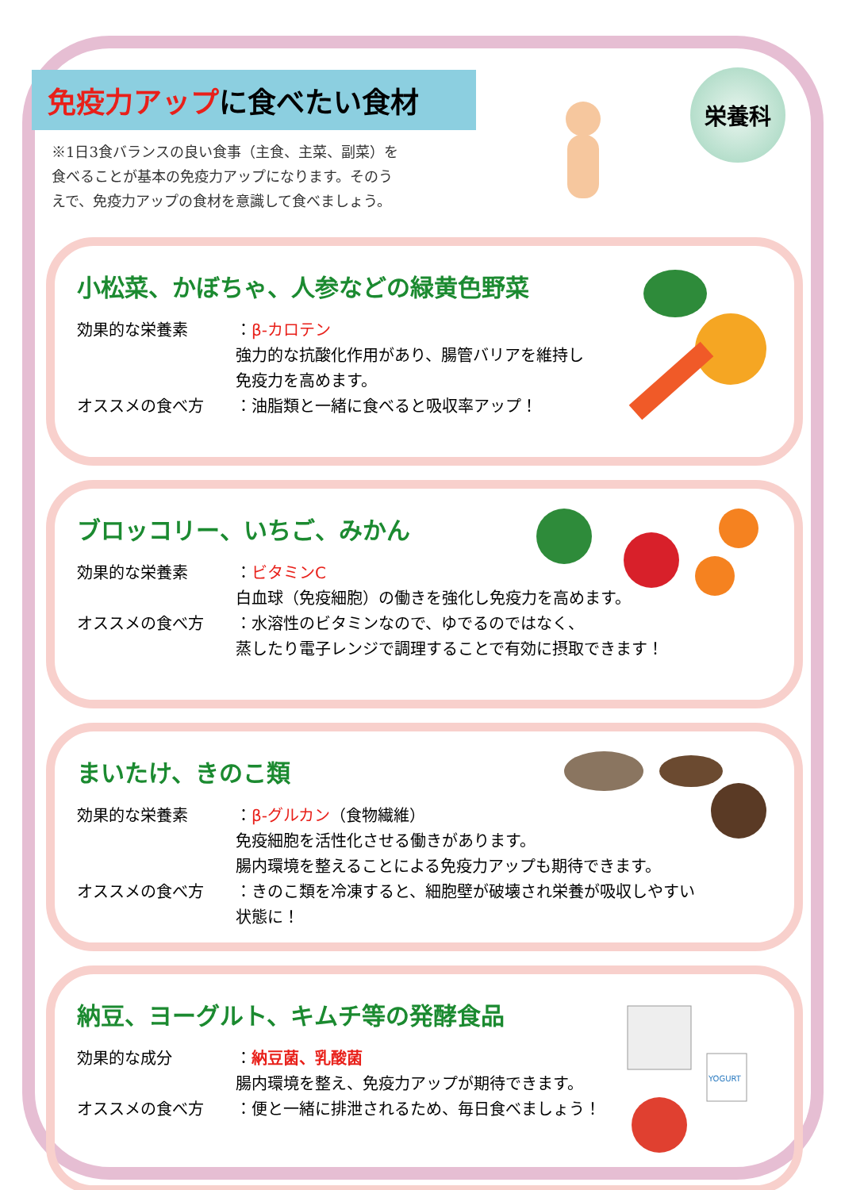免疫力アップに食べたい食材
※1日3食バランスの良い食事（主食、主菜、副菜）を食べることが基本の免疫力アップになります。そのうえで、免疫力アップの食材を意識して食べましょう。
栄養科
小松菜、かぼちゃ、人参などの緑黄色野菜
効果的な栄養素 ：β-カロテン
強力的な抗酸化作用があり、腸管バリアを維持し
免疫力を高めます。
オススメの食べ方 ：油脂類と一緒に食べると吸収率アップ！
ブロッコリー、いちご、みかん
効果的な栄養素 ：ビタミンC
白血球（免疫細胞）の働きを強化し免疫力を高めます。
オススメの食べ方 ：水溶性のビタミンなので、ゆでるのではなく、
蒸したり電子レンジで調理することで有効に摂取できます！
まいたけ、きのこ類
効果的な栄養素 ：β-グルカン（食物繊維）
免疫細胞を活性化させる働きがあります。
腸内環境を整えることによる免疫力アップも期待できます。
オススメの食べ方 ：きのこ類を冷凍すると、細胞壁が破壊され栄養が吸収しやすい
状態に！
納豆、ヨーグルト、キムチ等の発酵食品
効果的な成分 ：納豆菌、乳酸菌
腸内環境を整え、免疫力アップが期待できます。
オススメの食べ方 ：便と一緒に排泄されるため、毎日食べましょう！
YOGURT